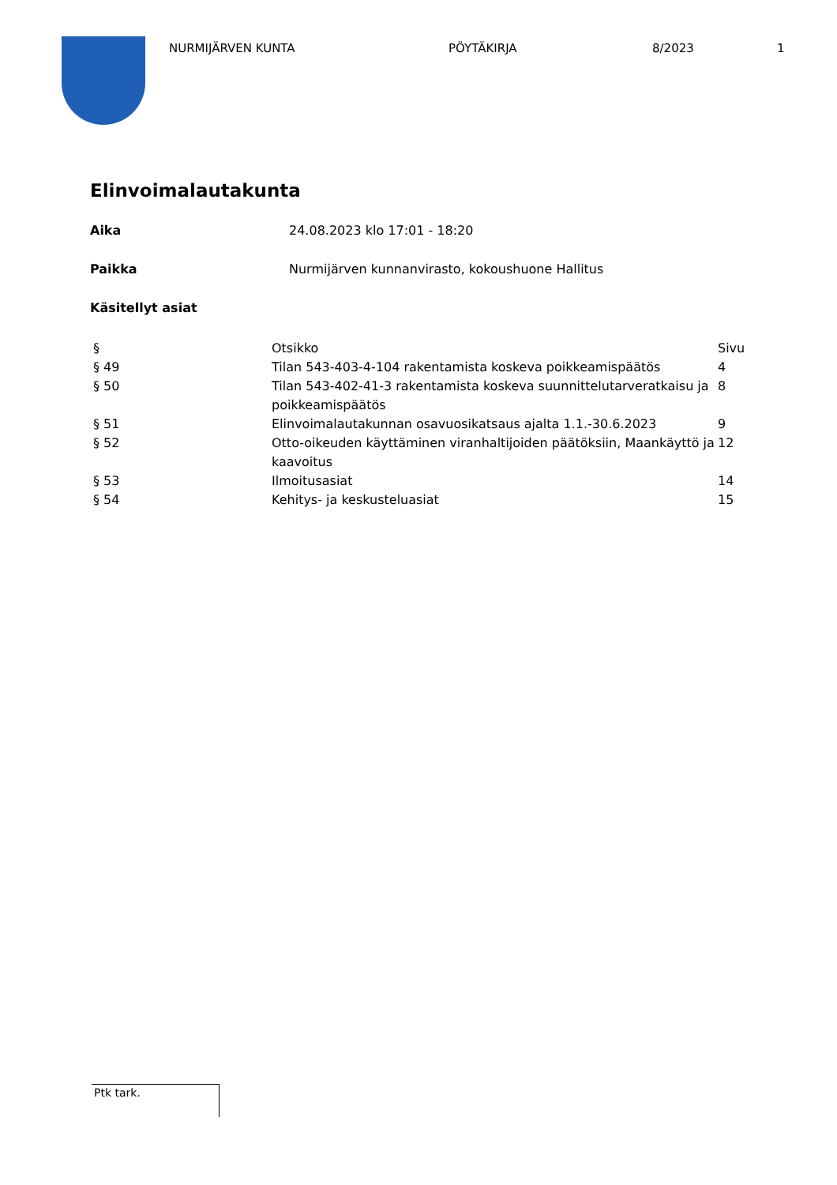NURMIJÄRVEN KUNTA PÖYTÄKIRJA 8/2023 1
Elinvoimalautakunta
Aika 24.08.2023 klo 17:01 - 18:20
Paikka Nurmijärven kunnanvirasto, kokoushuone Hallitus
Käsitellyt asiat
| § | Otsikko | Sivu |
| --- | --- | --- |
| § 49 | Tilan 543-403-4-104 rakentamista koskeva poikkeamispäätös | 4 |
| § 50 | Tilan 543-402-41-3 rakentamista koskeva suunnittelutarveratkaisu ja poikkeamispäätös | 8 |
| § 51 | Elinvoimalautakunnan osavuosikatsaus ajalta 1.1.-30.6.2023 | 9 |
| § 52 | Otto-oikeuden käyttäminen viranhaltijoiden päätöksiin, Maankäyttö ja kaavoitus | 12 |
| § 53 | Ilmoitusasiat | 14 |
| § 54 | Kehitys- ja keskusteluasiat | 15 |
Ptk tark.